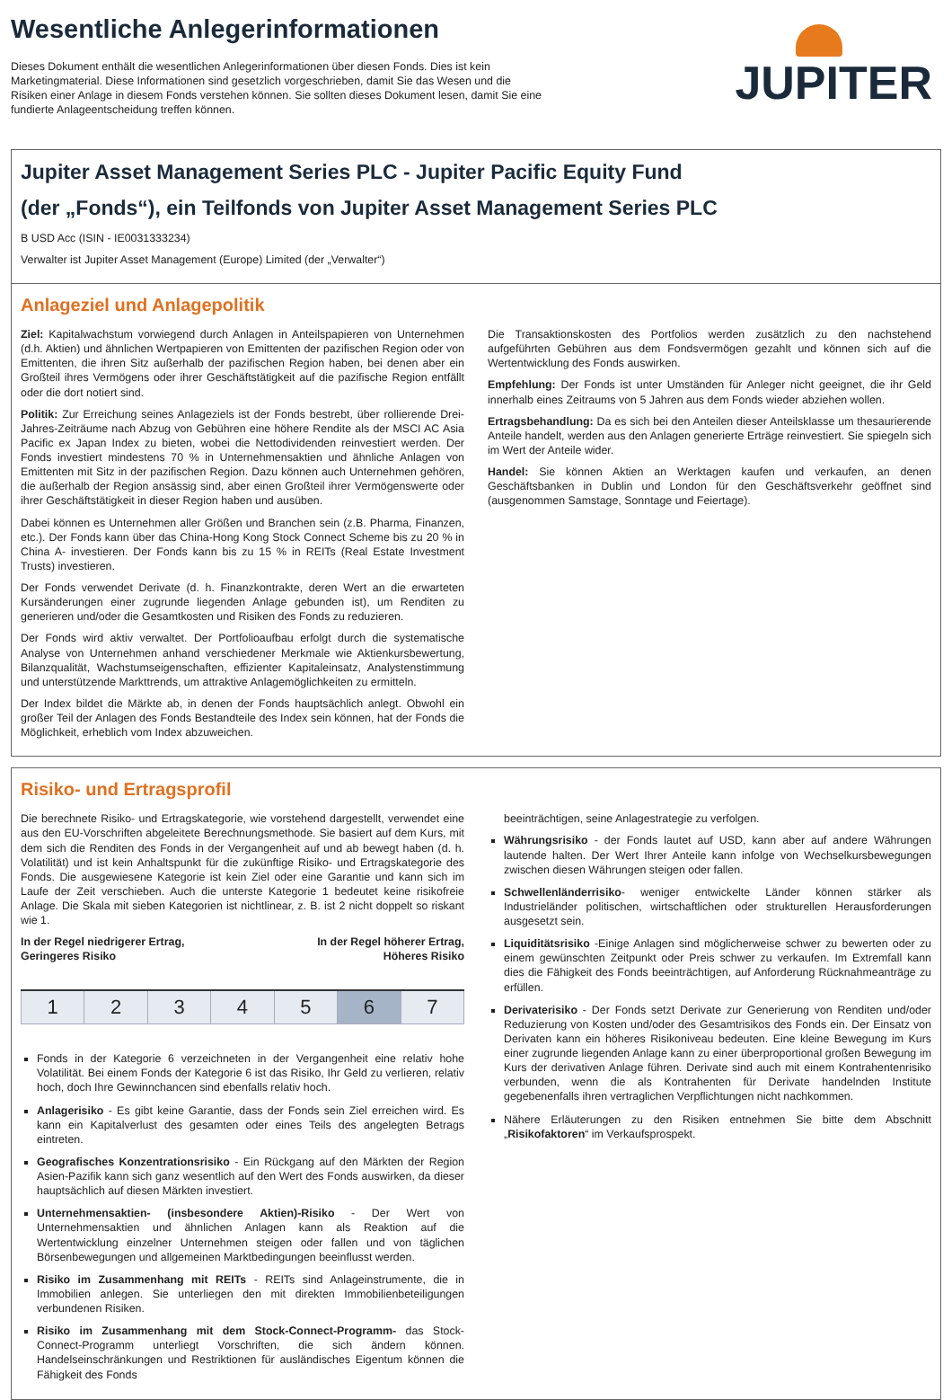Wesentliche Anlegerinformationen
Dieses Dokument enthält die wesentlichen Anlegerinformationen über diesen Fonds. Dies ist kein Marketingmaterial. Diese Informationen sind gesetzlich vorgeschrieben, damit Sie das Wesen und die Risiken einer Anlage in diesem Fonds verstehen können. Sie sollten dieses Dokument lesen, damit Sie eine fundierte Anlageentscheidung treffen können.
JUPITER
Jupiter Asset Management Series PLC - Jupiter Pacific Equity Fund
(der „Fonds“), ein Teilfonds von Jupiter Asset Management Series PLC
B USD Acc (ISIN - IE0031333234)
Verwalter ist Jupiter Asset Management (Europe) Limited (der „Verwalter“)
Anlageziel und Anlagepolitik
Ziel: Kapitalwachstum vorwiegend durch Anlagen in Anteilspapieren von Unternehmen (d.h. Aktien) und ähnlichen Wertpapieren von Emittenten der pazifischen Region oder von Emittenten, die ihren Sitz außerhalb der pazifischen Region haben, bei denen aber ein Großteil ihres Vermögens oder ihrer Geschäftstätigkeit auf die pazifische Region entfällt oder die dort notiert sind.
Politik: Zur Erreichung seines Anlageziels ist der Fonds bestrebt, über rollierende Drei-Jahres-Zeiträume nach Abzug von Gebühren eine höhere Rendite als der MSCI AC Asia Pacific ex Japan Index zu bieten, wobei die Nettodividenden reinvestiert werden. Der Fonds investiert mindestens 70 % in Unternehmensaktien und ähnliche Anlagen von Emittenten mit Sitz in der pazifischen Region. Dazu können auch Unternehmen gehören, die außerhalb der Region ansässig sind, aber einen Großteil ihrer Vermögenswerte oder ihrer Geschäftstätigkeit in dieser Region haben und ausüben.
Dabei können es Unternehmen aller Größen und Branchen sein (z.B. Pharma, Finanzen, etc.). Der Fonds kann über das China-Hong Kong Stock Connect Scheme bis zu 20 % in China A- investieren. Der Fonds kann bis zu 15 % in REITs (Real Estate Investment Trusts) investieren.
Der Fonds verwendet Derivate (d. h. Finanzkontrakte, deren Wert an die erwarteten Kursänderungen einer zugrunde liegenden Anlage gebunden ist), um Renditen zu generieren und/oder die Gesamtkosten und Risiken des Fonds zu reduzieren.
Der Fonds wird aktiv verwaltet. Der Portfolioaufbau erfolgt durch die systematische Analyse von Unternehmen anhand verschiedener Merkmale wie Aktienkursbewertung, Bilanzqualität, Wachstumseigenschaften, effizienter Kapitaleinsatz, Analystenstimmung und unterstützende Markttrends, um attraktive Anlagemöglichkeiten zu ermitteln.
Der Index bildet die Märkte ab, in denen der Fonds hauptsächlich anlegt. Obwohl ein großer Teil der Anlagen des Fonds Bestandteile des Index sein können, hat der Fonds die Möglichkeit, erheblich vom Index abzuweichen.
Die Transaktionskosten des Portfolios werden zusätzlich zu den nachstehend aufgeführten Gebühren aus dem Fondsvermögen gezahlt und können sich auf die Wertentwicklung des Fonds auswirken.
Empfehlung: Der Fonds ist unter Umständen für Anleger nicht geeignet, die ihr Geld innerhalb eines Zeitraums von 5 Jahren aus dem Fonds wieder abziehen wollen.
Ertragsbehandlung: Da es sich bei den Anteilen dieser Anteilsklasse um thesaurierende Anteile handelt, werden aus den Anlagen generierte Erträge reinvestiert. Sie spiegeln sich im Wert der Anteile wider.
Handel: Sie können Aktien an Werktagen kaufen und verkaufen, an denen Geschäftsbanken in Dublin und London für den Geschäftsverkehr geöffnet sind (ausgenommen Samstage, Sonntage und Feiertage).
Risiko- und Ertragsprofil
Die berechnete Risiko- und Ertragskategorie, wie vorstehend dargestellt, verwendet eine aus den EU-Vorschriften abgeleitete Berechnungsmethode. Sie basiert auf dem Kurs, mit dem sich die Renditen des Fonds in der Vergangenheit auf und ab bewegt haben (d. h. Volatilität) und ist kein Anhaltspunkt für die zukünftige Risiko- und Ertragskategorie des Fonds. Die ausgewiesene Kategorie ist kein Ziel oder eine Garantie und kann sich im Laufe der Zeit verschieben. Auch die unterste Kategorie 1 bedeutet keine risikofreie Anlage. Die Skala mit sieben Kategorien ist nichtlinear, z. B. ist 2 nicht doppelt so riskant wie 1.
In der Regel niedrigerer Ertrag,
Geringeres Risiko In der Regel höherer Ertrag,
Höheres Risiko
| 1 | 2 | 3 | 4 | 5 | 6 | 7 |
Fonds in der Kategorie 6 verzeichneten in der Vergangenheit eine relativ hohe Volatilität. Bei einem Fonds der Kategorie 6 ist das Risiko, Ihr Geld zu verlieren, relativ hoch, doch Ihre Gewinnchancen sind ebenfalls relativ hoch.
Anlagerisiko - Es gibt keine Garantie, dass der Fonds sein Ziel erreichen wird. Es kann ein Kapitalverlust des gesamten oder eines Teils des angelegten Betrags eintreten.
Geografisches Konzentrationsrisiko - Ein Rückgang auf den Märkten der Region Asien-Pazifik kann sich ganz wesentlich auf den Wert des Fonds auswirken, da dieser hauptsächlich auf diesen Märkten investiert.
Unternehmensaktien- (insbesondere Aktien)-Risiko - Der Wert von Unternehmensaktien und ähnlichen Anlagen kann als Reaktion auf die Wertentwicklung einzelner Unternehmen steigen oder fallen und von täglichen Börsenbewegungen und allgemeinen Marktbedingungen beeinflusst werden.
Risiko im Zusammenhang mit REITs - REITs sind Anlageinstrumente, die in Immobilien anlegen. Sie unterliegen den mit direkten Immobilienbeteiligungen verbundenen Risiken.
Risiko im Zusammenhang mit dem Stock-Connect-Programm- das Stock-Connect-Programm unterliegt Vorschriften, die sich ändern können. Handelseinschränkungen und Restriktionen für ausländisches Eigentum können die Fähigkeit des Fonds
beeinträchtigen, seine Anlagestrategie zu verfolgen.
Währungsrisiko - der Fonds lautet auf USD, kann aber auf andere Währungen lautende halten. Der Wert Ihrer Anteile kann infolge von Wechselkursbewegungen zwischen diesen Währungen steigen oder fallen.
Schwellenländerrisiko- weniger entwickelte Länder können stärker als Industrieländer politischen, wirtschaftlichen oder strukturellen Herausforderungen ausgesetzt sein.
Liquiditätsrisiko -Einige Anlagen sind möglicherweise schwer zu bewerten oder zu einem gewünschten Zeitpunkt oder Preis schwer zu verkaufen. Im Extremfall kann dies die Fähigkeit des Fonds beeinträchtigen, auf Anforderung Rücknahmeanträge zu erfüllen.
Derivaterisiko - Der Fonds setzt Derivate zur Generierung von Renditen und/oder Reduzierung von Kosten und/oder des Gesamtrisikos des Fonds ein. Der Einsatz von Derivaten kann ein höheres Risikoniveau bedeuten. Eine kleine Bewegung im Kurs einer zugrunde liegenden Anlage kann zu einer überproportional großen Bewegung im Kurs der derivativen Anlage führen. Derivate sind auch mit einem Kontrahentenrisiko verbunden, wenn die als Kontrahenten für Derivate handelnden Institute gegebenenfalls ihren vertraglichen Verpflichtungen nicht nachkommen.
Nähere Erläuterungen zu den Risiken entnehmen Sie bitte dem Abschnitt „Risikofaktoren“ im Verkaufsprospekt.